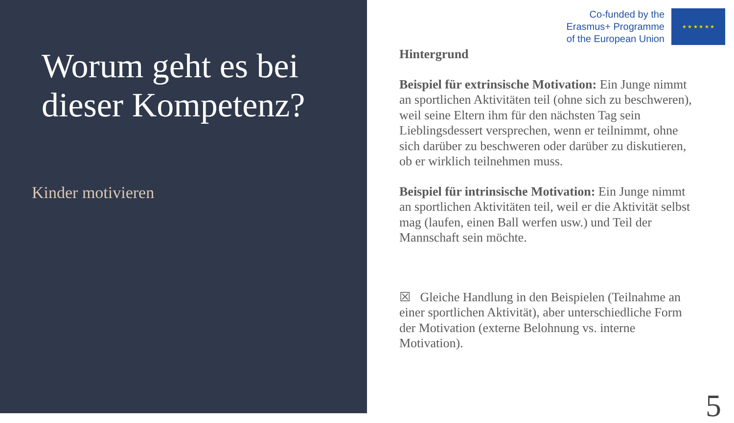Worum geht es bei dieser Kompetenz?
Kinder motivieren
Co-funded by the
Erasmus+ Programme
of the European Union
★ ★ ★ ★ ★ ★
Hintergrund
Beispiel für extrinsische Motivation: Ein Junge nimmt an sportlichen Aktivitäten teil (ohne sich zu beschweren), weil seine Eltern ihm für den nächsten Tag sein Lieblingsdessert versprechen, wenn er teilnimmt, ohne sich darüber zu beschweren oder darüber zu diskutieren, ob er wirklich teilnehmen muss.
Beispiel für intrinsische Motivation: Ein Junge nimmt an sportlichen Aktivitäten teil, weil er die Aktivität selbst mag (laufen, einen Ball werfen usw.) und Teil der Mannschaft sein möchte.
☒ Gleiche Handlung in den Beispielen (Teilnahme an einer sportlichen Aktivität), aber unterschiedliche Form der Motivation (externe Belohnung vs. interne Motivation).
5